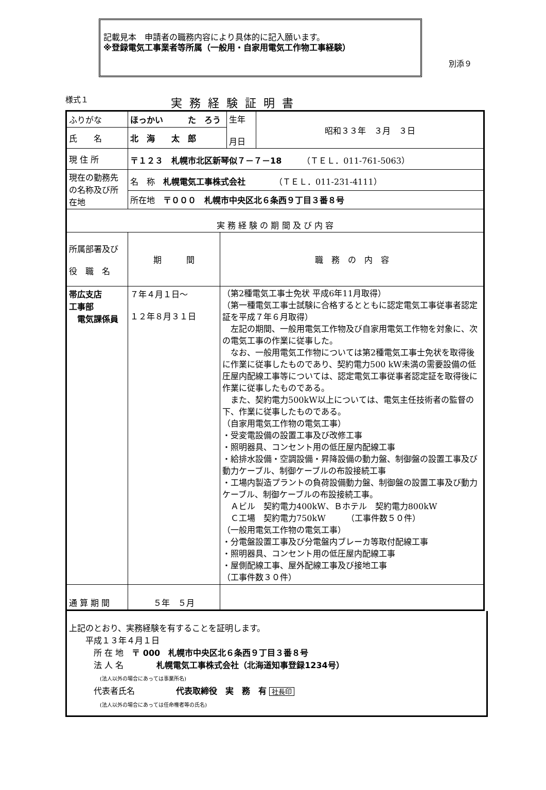記載見本　申請者の職務内容により具体的に記入願います。
※登録電気工事業者等所属（一般用・自家用電気工作物工事経験）
別添９
様式１ 実務経験証明書
| ふりがな | ほっかい た ろう | | 生年 月日 | 昭和３３年 ３月 ３日 |
| 氏 名 | 北 海 太 郎 | | | |
| 現 住 所 | 〒１２３ 札幌市北区新琴似７－７－18 （ＴＥＬ．011-761-5063） | | | |
| 現在の勤務先の名称及び所在地 | 名 称 札幌電気工事株式会社 （ＴＥＬ．011-231-4111） | | | |
| | 所在地 〒０００ 札幌市中央区北６条西９丁目３番８号 | | | |
| 実 務 経 験 の 期 間 及 び 内 容 | | | | |
| 所属部署及び 役 職 名 | 期 間 | 職 務 の 内 容 | | |
| 帯広支店 工事部 電気課係員 | ７年４月１日～ １２年８月３１日 | （第2種電気工事士免状 平成6年11月取得） （第一種電気工事士試験に合格するとともに認定電気工事従事者認定証を平成７年６月取得） 左記の期間、一般用電気工作物及び自家用電気工作物を対象に、次の電気工事の作業に従事した。 なお、一般用電気工作物については第2種電気工事士免状を取得後に作業に従事したものであり、契約電力500 kW未満の需要設備の低圧屋内配線工事等については、認定電気工事従事者認定証を取得後に作業に従事したものである。 また、契約電力500kW以上については、電気主任技術者の監督の下、作業に従事したものである。 （自家用電気工作物の電気工事） ・受変電設備の設置工事及び改修工事 ・照明器具、コンセント用の低圧屋内配線工事 ・給排水設備・空調設備・昇降設備の動力盤、制御盤の設置工事及び動力ケーブル、制御ケーブルの布設接続工事 ・工場内製造プラントの負荷設備動力盤、制御盤の設置工事及び動力ケーブル、制御ケーブルの布設接続工事。 Ａビル 契約電力400kW、Ｂホテル 契約電力800kW Ｃ工場 契約電力750kW （工事件数５０件） （一般用電気工作物の電気工事） ・分電盤設置工事及び分電盤内ブレーカ等取付配線工事 ・照明器具、コンセント用の低圧屋内配線工事 ・屋側配線工事、屋外配線工事及び接地工事 （工事件数３０件） | | |
| 通 算 期 間 | ５年 ５月 | | | |
上記のとおり、実務経験を有することを証明します。
　　平成１３年４月１日
　　　所 在 地　〒 000　札幌市中央区北６条西９丁目３番８号
　　　法 人 名　　　　札幌電気工事株式会社（北海道知事登録1234号）
　　　　　　(法人以外の場合にあっては事業所名)
　　　代表者氏名　　　　　代表取締役　実　務　有 社長印
　　　　　　(法人以外の場合にあっては任命権者等の氏名)